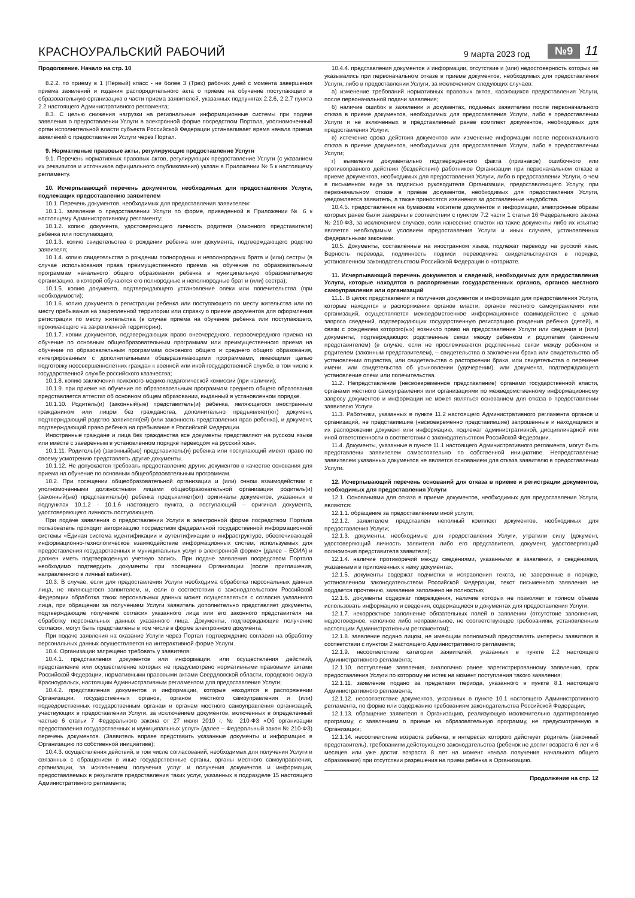КРАСНОУРАЛЬСКИЙ РАБОЧИЙ 9 марта 2023 год №9 11
Продолжение. Начало на стр. 10
8.2.2. по приему в 1 (Первый) класс - не более 3 (Трех) рабочих дней с момента завершения приема заявлений и издания распорядительного акта о приеме на обучение поступающего в образовательную организацию в части приема заявителей, указанных подпунктах 2.2.6, 2.2.7 пункта 2.2 настоящего Административного регламента;
8.3. С целью снижения нагрузки на региональные информационные системы при подаче заявления о предоставлении Услуги в электронной форме посредством Портала, уполномоченный орган исполнительной власти субъекта Российской Федерации устанавливает время начала приема заявлений о предоставлении Услуги через Портал.
9. Нормативные правовые акты, регулирующие предоставление Услуги
9.1. Перечень нормативных правовых актов, регулирующих предоставление Услуги (с указанием их реквизитов и источников официального опубликования) указан в Приложении № 5 к настоящему регламенту.
10. Исчерпывающий перечень документов, необходимых для предоставления Услуги, подлежащих предоставлению заявителем
10.1. Перечень документов, необходимых для предоставления заявителем:
10.1.1. заявление о предоставлении Услуги по форме, приведенной в Приложении № 6 к настоящему Административному регламенту;
10.1.2. копию документа, удостоверяющего личность родителя (законного представителя) ребенка или поступающего;
10.1.3. копию свидетельства о рождении ребенка или документа, подтверждающего родство заявителя;
10.1.4. копию свидетельства о рождении полнородных и неполнородных брата и (или) сестры (в случае использования права преимущественного приема на обучение по образовательным программам начального общего образования ребенка в муниципальную образовательную организацию, в которой обучаются его полнородные и неполнородные брат и (или) сестра);
10.1.5. копию документа, подтверждающего установление опеки или попечительства (при необходимости);
10.1.6. копию документа о регистрации ребенка или поступающего по месту жительства или по месту пребывания на закрепленной территории или справку о приеме документов для оформления регистрации по месту жительства (в случае приема на обучение ребенка или поступающего, проживающего на закрепленной территории);
10.1.7. копии документов, подтверждающих право внеочередного, первоочередного приема на обучение по основным общеобразовательным программам или преимущественного приема на обучение по образовательным программам основного общего и среднего общего образования, интегрированным с дополнительными общеразвивающими программами, имеющими целью подготовку несовершеннолетних граждан к военной или иной государственной службе, в том числе к государственной службе российского казачества;
10.1.8. копию заключения психолого-медико-педагогической комиссии (при наличии);
10.1.9. при приеме на обучение по образовательным программам среднего общего образования представляется аттестат об основном общем образовании, выданный в установленном порядке.
10.1.10. Родитель(и) (законный(ые) представитель(и) ребенка, являющегося иностранным гражданином или лицом без гражданства, дополнительно предъявляет(ют) документ, подтверждающий родство заявителя(ей) (или законность представления прав ребенка), и документ, подтверждающий право ребенка на пребывание в Российской Федерации.
Иностранные граждане и лица без гражданства все документы представляют на русском языке или вместе с заверенным в установленном порядке переводом на русский язык.
10.1.11. Родитель(и) (законный(ые) представитель(и) ребенка или поступающий имеют право по своему усмотрению представлять другие документы.
10.1.12. Не допускается требовать предоставление других документов в качестве основания для приема на обучение по основным общеобразовательным программам.
10.2. При посещении общеобразовательной организации и (или) очном взаимодействии с уполномоченными должностными лицами общеобразовательной организации родитель(и) (законный(ые) представитель(и) ребенка предъявляет(ют) оригиналы документов, указанных в подпунктах 10.1.2 - 10.1.6 настоящего пункта, а поступающий – оригинал документа, удостоверяющего личность поступающего.
При подаче заявления о предоставлении Услуги в электронной форме посредством Портала пользователь проходит авторизацию посредством федеральной государственной информационной системы «Единая система идентификации и аутентификации в инфраструктуре, обеспечивающей информационно-технологическое взаимодействие информационных систем, используемых для предоставления государственных и муниципальных услуг в электронной форме» (далее – ЕСИА) и должен иметь подтвержденную учетную запись. При подаче заявления посредством Портала необходимо подтвердить документы при посещении Организации (после приглашения, направленного в личный кабинет).
10.3. В случае, если для предоставления Услуги необходима обработка персональных данных лица, не являющегося заявителем, и, если в соответствии с законодательством Российской Федерации обработка таких персональных данных может осуществляться с согласия указанного лица, при обращении за получением Услуги заявитель дополнительно представляет документы, подтверждающие получение согласия указанного лица или его законного представителя на обработку персональных данных указанного лица. Документы, подтверждающие получение согласия, могут быть представлены в том числе в форме электронного документа.
При подаче заявления на оказание Услуги через Портал подтверждение согласия на обработку персональных данных осуществляется на интерактивной форме Услуги.
10.4. Организации запрещено требовать у заявителя:
10.4.1. представления документов или информации, или осуществления действий, представление или осуществление которых не предусмотрено нормативными правовыми актами Российской Федерации, нормативными правовыми актами Свердловской области, городского округа Красноуральск, настоящим Административным регламентом для предоставления Услуги;
10.4.2. представления документов и информации, которые находятся в распоряжении Организации, государственных органов, органов местного самоуправления и (или) подведомственных государственным органам и органам местного самоуправления организаций, участвующих в предоставлении Услуги, за исключением документов, включенных в определенный частью 6 статьи 7 Федерального закона от 27 июля 2010 г. № 210-ФЗ «Об организации предоставления государственных и муниципальных услуг» (далее – Федеральный закон № 210-ФЗ) перечень документов. (Заявитель вправе представить указанные документы и информацию в Организацию по собственной инициативе);
10.4.3. осуществления действий, в том числе согласований, необходимых для получения Услуги и связанных с обращением в иные государственные органы, органы местного самоуправления, организации, за исключением получения услуг и получения документов и информации, предоставляемых в результате предоставления таких услуг, указанных в подразделе 15 настоящего Административного регламента;
10.4.4. представления документов и информации, отсутствие и (или) недостоверность которых не указывались при первоначальном отказе в приеме документов, необходимых для предоставления Услуги, либо в предоставлении Услуги, за исключением следующих случаев:
а) изменение требований нормативных правовых актов, касающихся предоставления Услуги, после первоначальной подачи заявления;
б) наличие ошибок в заявлении и документах, поданных заявителем после первоначального отказа в приеме документов, необходимых для предоставления Услуги, либо в предоставлении Услуги и не включенных в представленный ранее комплект документов, необходимых для предоставления Услуги;
в) истечение срока действия документов или изменение информации после первоначального отказа в приеме документов, необходимых для предоставления Услуги, либо в предоставлении Услуги;
г) выявление документально подтвержденного факта (признаков) ошибочного или противоправного действия (бездействия) работников Организации при первоначальном отказе в приеме документов, необходимых для предоставления Услуги, либо в предоставлении Услуги, о чем в письменном виде за подписью руководителя Организации, предоставляющего Услугу, при первоначальном отказе в приеме документов, необходимых для предоставления Услуги, уведомляется заявитель, а также приносятся извинения за доставленные неудобства.
10.4.5. предоставления на бумажном носителе документов и информации, электронные образы которых ранее были заверены в соответствии с пунктом 7.2 части 1 статьи 16 Федерального закона № 210-ФЗ, за исключением случаев, если нанесение отметок на такие документы либо их изъятие является необходимым условием предоставления Услуги и иных случаев, установленных федеральными законами.
10.5. Документы, составленные на иностранном языке, подлежат переводу на русский язык. Верность перевода, подлинность подписи переводчика свидетельствуются в порядке, установленном законодательством Российской Федерации о нотариате.
11. Исчерпывающий перечень документов и сведений, необходимых для предоставления Услуги, которые находятся в распоряжении государственных органов, органов местного самоуправления или организаций
11.1. В целях представления и получения документов и информации для предоставления Услуги, которые находятся в распоряжении органов власти, органов местного самоуправления или организаций, осуществляется межведомственное информационное взаимодействие с целью запроса сведений, подтверждающих государственную регистрацию рождения ребенка (детей), в связи с рождением которого(ых) возникло право на предоставление Услуги или сведения и (или) документы, подтверждающих родственные связи между ребенком и родителем (законным представителем) (в случае, если не прослеживаются родственные связи между ребенком и родителем (законным представителем), – свидетельства о заключении брака или свидетельства об установлении отцовства, или свидетельства о расторжении брака, или свидетельства о перемене имени, или свидетельства об усыновлении (удочерении), или документа, подтверждающего установление опеки или попечительства.
11.2. Непредставление (несвоевременное представление) органами государственной власти, органами местного самоуправления или организациями по межведомственному информационному запросу документов и информации не может являться основанием для отказа в предоставлении заявителю Услуги.
11.3. Работники, указанных в пункте 11.2 настоящего Административного регламента органов и организаций, не представившие (несвоевременно представившие) запрошенные и находящиеся в их распоряжении документ или информацию, подлежат административной, дисциплинарной или иной ответственности в соответствии с законодательством Российской Федерации.
11.4. Документы, указанные в пункте 11.1 настоящего Административного регламента, могут быть представлены заявителем самостоятельно по собственной инициативе. Непредставление заявителем указанных документов не является основанием для отказа заявителю в предоставлении Услуги.
12. Исчерпывающий перечень оснований для отказа в приеме и регистрации документов, необходимых для предоставления Услуги
12.1. Основаниями для отказа в приеме документов, необходимых для предоставления Услуги, являются:
12.1.1. обращение за предоставлением иной услуги;
12.1.2. заявителем представлен неполный комплект документов, необходимых для предоставления Услуги;
12.1.3. документы, необходимые для предоставления Услуги, утратили силу (документ, удостоверяющий личность заявителя либо его представителя, документ, удостоверяющий полномочия представителя заявителя);
12.1.4. наличие противоречий между сведениями, указанными в заявлении, и сведениями, указанными в приложенных к нему документах;
12.1.5. документы содержат подчистки и исправления текста, не заверенные в порядке, установленном законодательством Российской Федерации, текст письменного заявления не поддается прочтению, заявление заполнено не полностью;
12.1.6. документы содержат повреждения, наличие которых не позволяет в полном объеме использовать информацию и сведения, содержащиеся в документах для предоставления Услуги;
12.1.7. некорректное заполнение обязательных полей в заявлении (отсутствие заполнения, недостоверное, неполное либо неправильное, не соответствующее требованиям, установленным настоящим Административным регламентом);
12.1.8. заявление подано лицом, не имеющим полномочий представлять интересы заявителя в соответствии с пунктом 2 настоящего Административного регламента;
12.1.9. несоответствие категории заявителей, указанных в пункте 2.2 настоящего Административного регламента;
12.1.10. поступление заявления, аналогично ранее зарегистрированному заявлению, срок предоставления Услуги по которому не истек на момент поступления такого заявления;
12.1.11. заявление подано за пределами периода, указанного в пункте 8.1 настоящего Административного регламента;
12.1.12. несоответствие документов, указанных в пункте 10.1 настоящего Административного регламента, по форме или содержанию требованиям законодательства Российской Федерации;
12.1.13. обращение заявителя в Организацию, реализующую исключительно адаптированную программу, с заявлением о приеме на образовательную программу, не предусмотренную в Организации;
12.1.14. несоответствие возраста ребенка, в интересах которого действует родитель (законный представитель), требованиям действующего законодательства (ребенок не достиг возраста 6 лет и 6 месяцев или уже достиг возраста 8 лет на момент начала получения начального общего образования) при отсутствии разрешения на прием ребенка в Организацию.
Продолжение на стр. 12